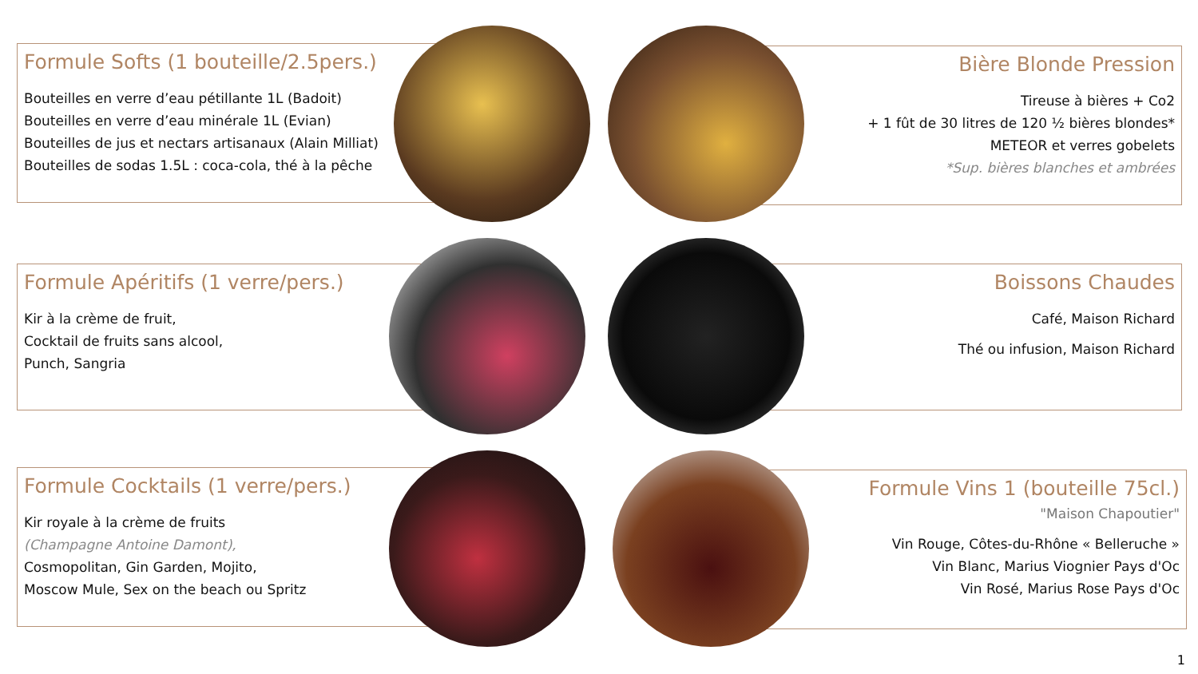Formule Softs (1 bouteille/2.5pers.)
Bouteilles en verre d’eau pétillante 1L (Badoit)
Bouteilles en verre d’eau minérale 1L (Evian)
Bouteilles de jus et nectars artisanaux (Alain Milliat)
Bouteilles de sodas 1.5L : coca-cola, thé à la pêche
Bière Blonde Pression
Tireuse à bières + Co2
+ 1 fût de 30 litres de 120 ½ bières blondes*
METEOR et verres gobelets
*Sup. bières blanches et ambrées
Formule Apéritifs (1 verre/pers.)
Kir à la crème de fruit,
Cocktail de fruits sans alcool,
Punch, Sangria
Boissons Chaudes
Café, Maison Richard
Thé ou infusion, Maison Richard
Formule Cocktails (1 verre/pers.)
Kir royale à la crème de fruits
(Champagne Antoine Damont),
Cosmopolitan, Gin Garden, Mojito,
Moscow Mule, Sex on the beach ou Spritz
Formule Vins 1 (bouteille 75cl.)
"Maison Chapoutier"
Vin Rouge, Côtes-du-Rhône « Belleruche »
Vin Blanc, Marius Viognier Pays d'Oc
Vin Rosé, Marius Rose Pays d'Oc
1